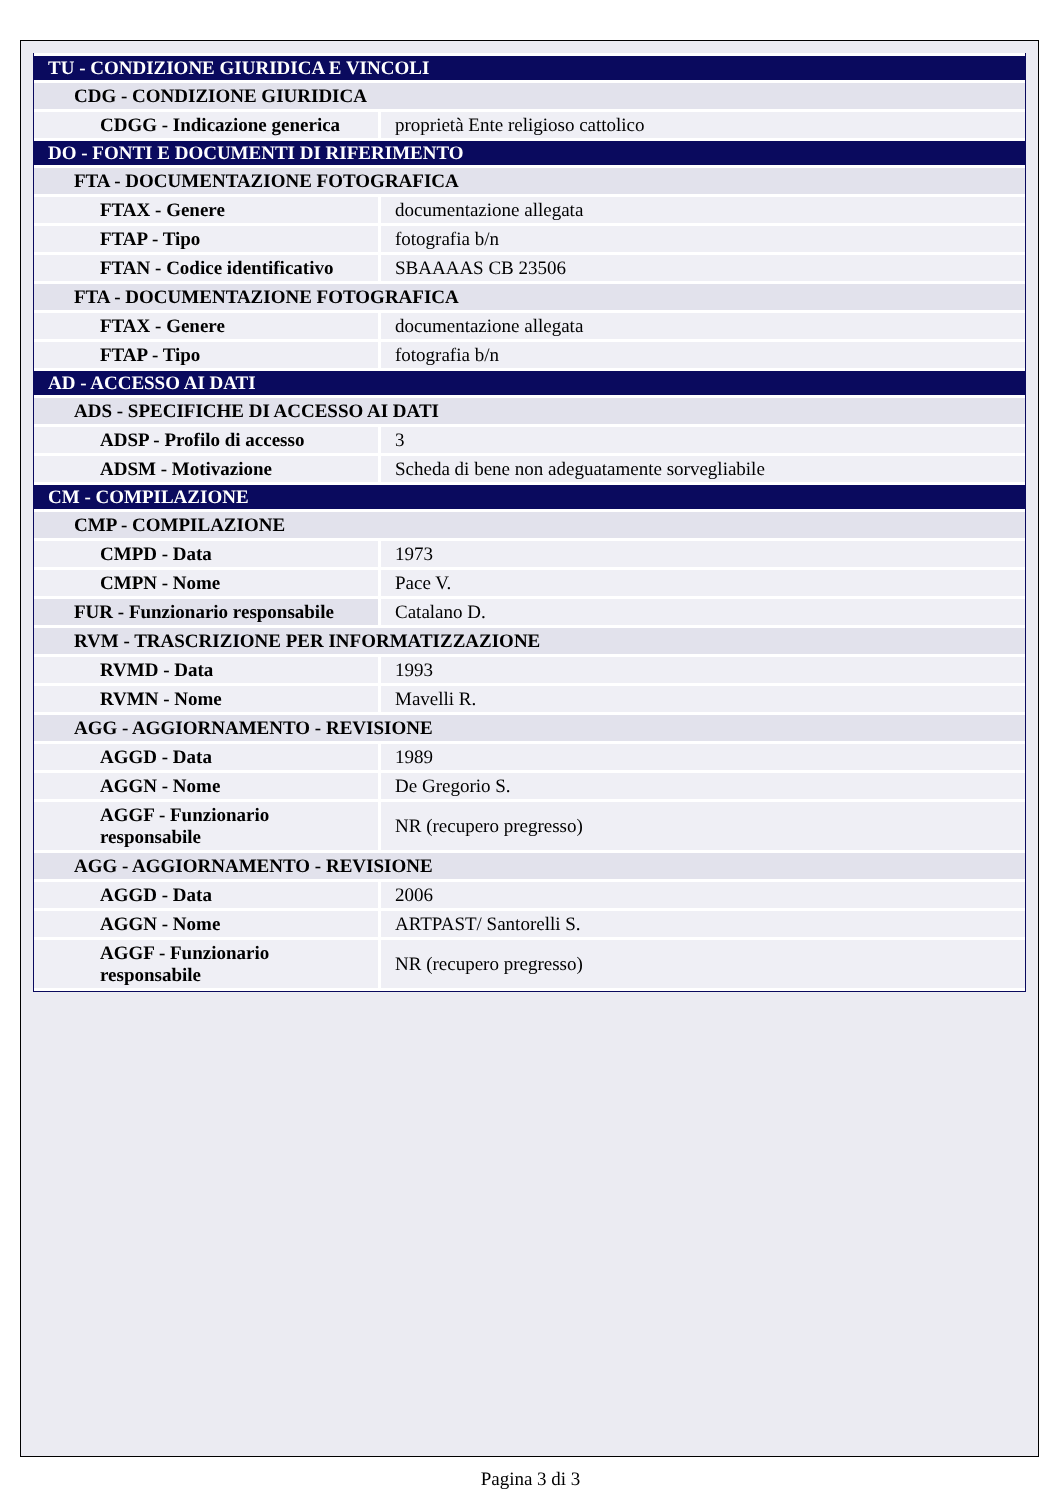| TU - CONDIZIONE GIURIDICA E VINCOLI | |
| CDG - CONDIZIONE GIURIDICA | |
| CDGG - Indicazione generica | proprietà Ente religioso cattolico |
| DO - FONTI E DOCUMENTI DI RIFERIMENTO | |
| FTA - DOCUMENTAZIONE FOTOGRAFICA | |
| FTAX - Genere | documentazione allegata |
| FTAP - Tipo | fotografia b/n |
| FTAN - Codice identificativo | SBAAAAS CB 23506 |
| FTA - DOCUMENTAZIONE FOTOGRAFICA | |
| FTAX - Genere | documentazione allegata |
| FTAP - Tipo | fotografia b/n |
| AD - ACCESSO AI DATI | |
| ADS - SPECIFICHE DI ACCESSO AI DATI | |
| ADSP - Profilo di accesso | 3 |
| ADSM - Motivazione | Scheda di bene non adeguatamente sorvegliabile |
| CM - COMPILAZIONE | |
| CMP - COMPILAZIONE | |
| CMPD - Data | 1973 |
| CMPN - Nome | Pace V. |
| FUR - Funzionario responsabile | Catalano D. |
| RVM - TRASCRIZIONE PER INFORMATIZZAZIONE | |
| RVMD - Data | 1993 |
| RVMN - Nome | Mavelli R. |
| AGG - AGGIORNAMENTO - REVISIONE | |
| AGGD - Data | 1989 |
| AGGN - Nome | De Gregorio S. |
| AGGF - Funzionario responsabile | NR (recupero pregresso) |
| AGG - AGGIORNAMENTO - REVISIONE | |
| AGGD - Data | 2006 |
| AGGN - Nome | ARTPAST/ Santorelli S. |
| AGGF - Funzionario responsabile | NR (recupero pregresso) |
Pagina 3 di 3